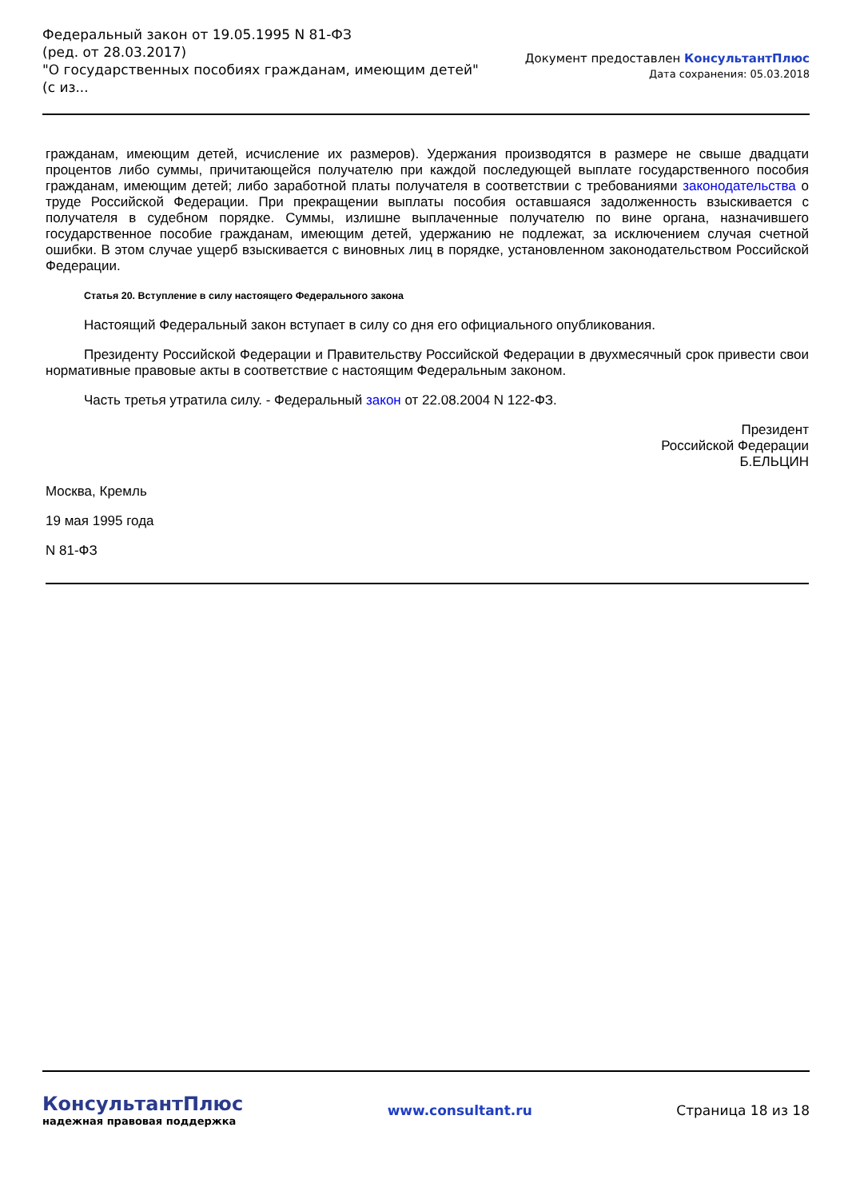Федеральный закон от 19.05.1995 N 81-ФЗ
(ред. от 28.03.2017)
"О государственных пособиях гражданам, имеющим детей"
(с из...
Документ предоставлен КонсультантПлюс
Дата сохранения: 05.03.2018
гражданам, имеющим детей, исчисление их размеров). Удержания производятся в размере не свыше двадцати процентов либо суммы, причитающейся получателю при каждой последующей выплате государственного пособия гражданам, имеющим детей; либо заработной платы получателя в соответствии с требованиями законодательства о труде Российской Федерации. При прекращении выплаты пособия оставшаяся задолженность взыскивается с получателя в судебном порядке. Суммы, излишне выплаченные получателю по вине органа, назначившего государственное пособие гражданам, имеющим детей, удержанию не подлежат, за исключением случая счетной ошибки. В этом случае ущерб взыскивается с виновных лиц в порядке, установленном законодательством Российской Федерации.
Статья 20. Вступление в силу настоящего Федерального закона
Настоящий Федеральный закон вступает в силу со дня его официального опубликования.
Президенту Российской Федерации и Правительству Российской Федерации в двухмесячный срок привести свои нормативные правовые акты в соответствие с настоящим Федеральным законом.
Часть третья утратила силу. - Федеральный закон от 22.08.2004 N 122-ФЗ.
Президент
Российской Федерации
Б.ЕЛЬЦИН
Москва, Кремль
19 мая 1995 года
N 81-ФЗ
КонсультантПлюс
надежная правовая поддержка
www.consultant.ru Страница 18 из 18